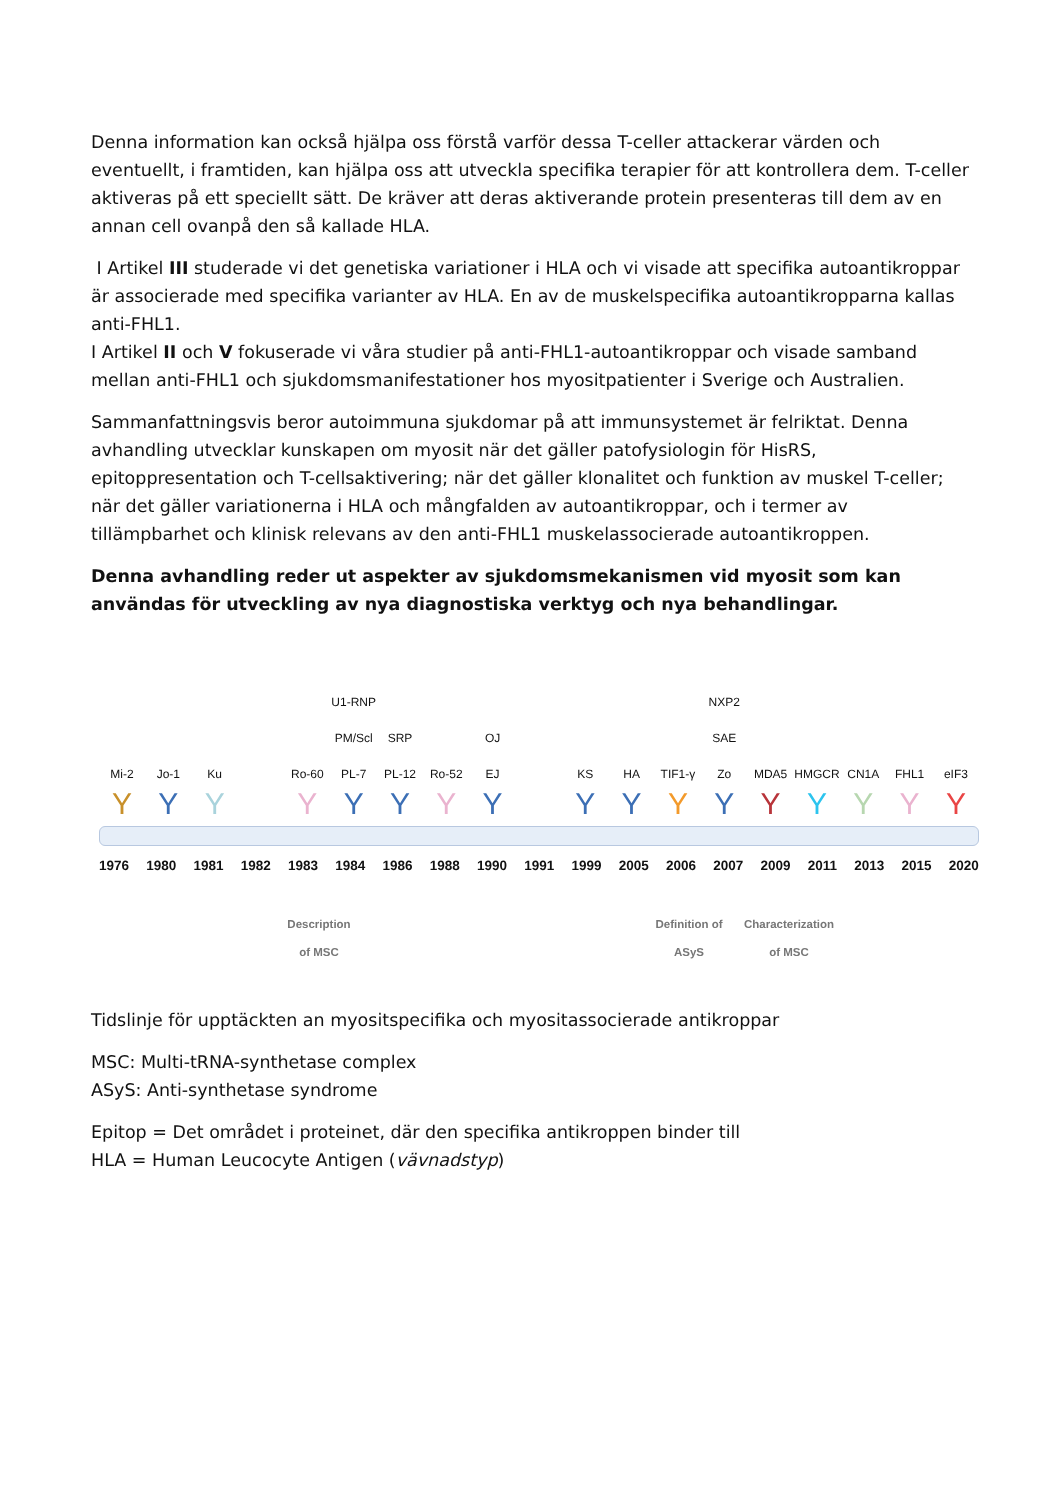Denna information kan också hjälpa oss förstå varför dessa T-celler attackerar värden och eventuellt, i framtiden, kan hjälpa oss att utveckla specifika terapier för att kontrollera dem. T-celler aktiveras på ett speciellt sätt. De kräver att deras aktiverande protein presenteras till dem av en annan cell ovanpå den så kallade HLA.
I Artikel III studerade vi det genetiska variationer i HLA och vi visade att specifika autoantikroppar är associerade med specifika varianter av HLA. En av de muskelspecifika autoantikropparna kallas anti-FHL1.
I Artikel II och V fokuserade vi våra studier på anti-FHL1-autoantikroppar och visade samband mellan anti-FHL1 och sjukdomsmanifestationer hos myositpatienter i Sverige och Australien.
Sammanfattningsvis beror autoimmuna sjukdomar på att immunsystemet är felriktat. Denna avhandling utvecklar kunskapen om myosit när det gäller patofysiologin för HisRS, epitoppresentation och T-cellsaktivering; när det gäller klonalitet och funktion av muskel T-celler; när det gäller variationerna i HLA och mångfalden av autoantikroppar, och i termer av tillämpbarhet och klinisk relevans av den anti-FHL1 muskelassocierade autoantikroppen.
Denna avhandling reder ut aspekter av sjukdomsmekanismen vid myosit som kan användas för utveckling av nya diagnostiska verktyg och nya behandlingar.
U1-RNP NXP2
PM/Scl SRP OJ SAE
Mi-2 Jo-1 Ku Ro-60 PL-7 PL-12 Ro-52 EJ KS HA TIF1-γ Zo MDA5 HMGCR CN1A FHL1 eIF3
Y Y Y Y Y Y Y Y Y Y Y Y Y Y Y Y Y
1976 1980 1981 1982 1983 1984 1986 1988 1990 1991 1999 2005 2006 2007 2009 2011 2013 2015 2020
Description
of MSC
Definition of
ASyS
Characterization
of MSC
Tidslinje för upptäckten an myositspecifika och myositassocierade antikroppar
MSC: Multi-tRNA-synthetase complex
ASyS: Anti-synthetase syndrome
Epitop = Det området i proteinet, där den specifika antikroppen binder till
HLA = Human Leucocyte Antigen (vävnadstyp)